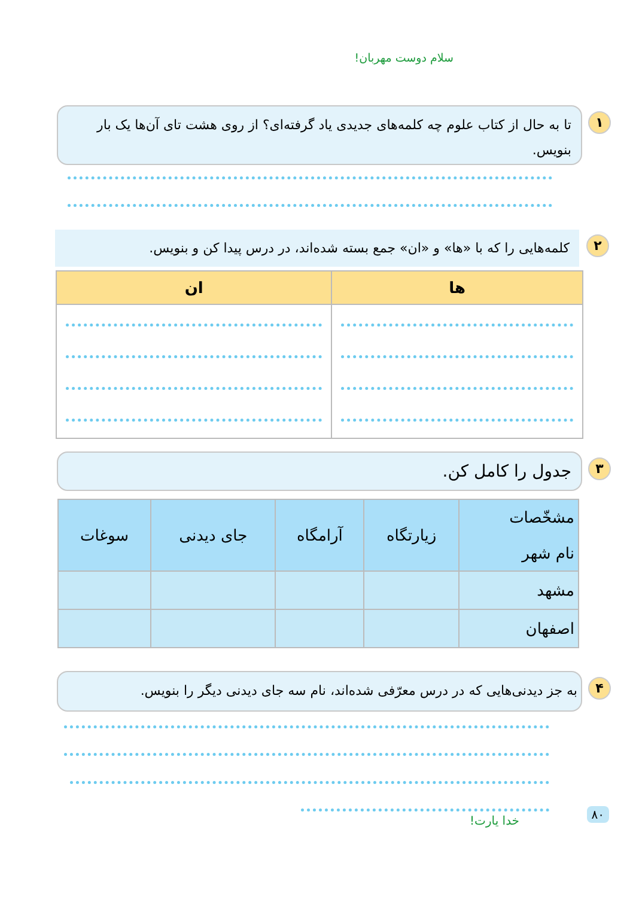سلام دوست مهربان!
۱ تا به حال از کتاب علوم چه کلمه‌های جدیدی یاد گرفته‌ای؟ از روی هشت تای آن‌ها یک بار بنویس.
۲ کلمه‌هایی را که با «ها» و «ان» جمع بسته شده‌اند، در درس پیدا کن و بنویس.
| ها | ان |
| --- | --- |
۳ جدول را کامل کن.
| مشخّصات نام شهر | زیارتگاه | آرامگاه | جای دیدنی | سوغات |
| --- | --- | --- | --- | --- |
| مشهد | | | | |
| اصفهان | | | | |
۴ به جز دیدنی‌هایی که در درس معرّفی شده‌اند، نام سه جای دیدنی دیگر را بنویس.
خدا یارت!
۸۰